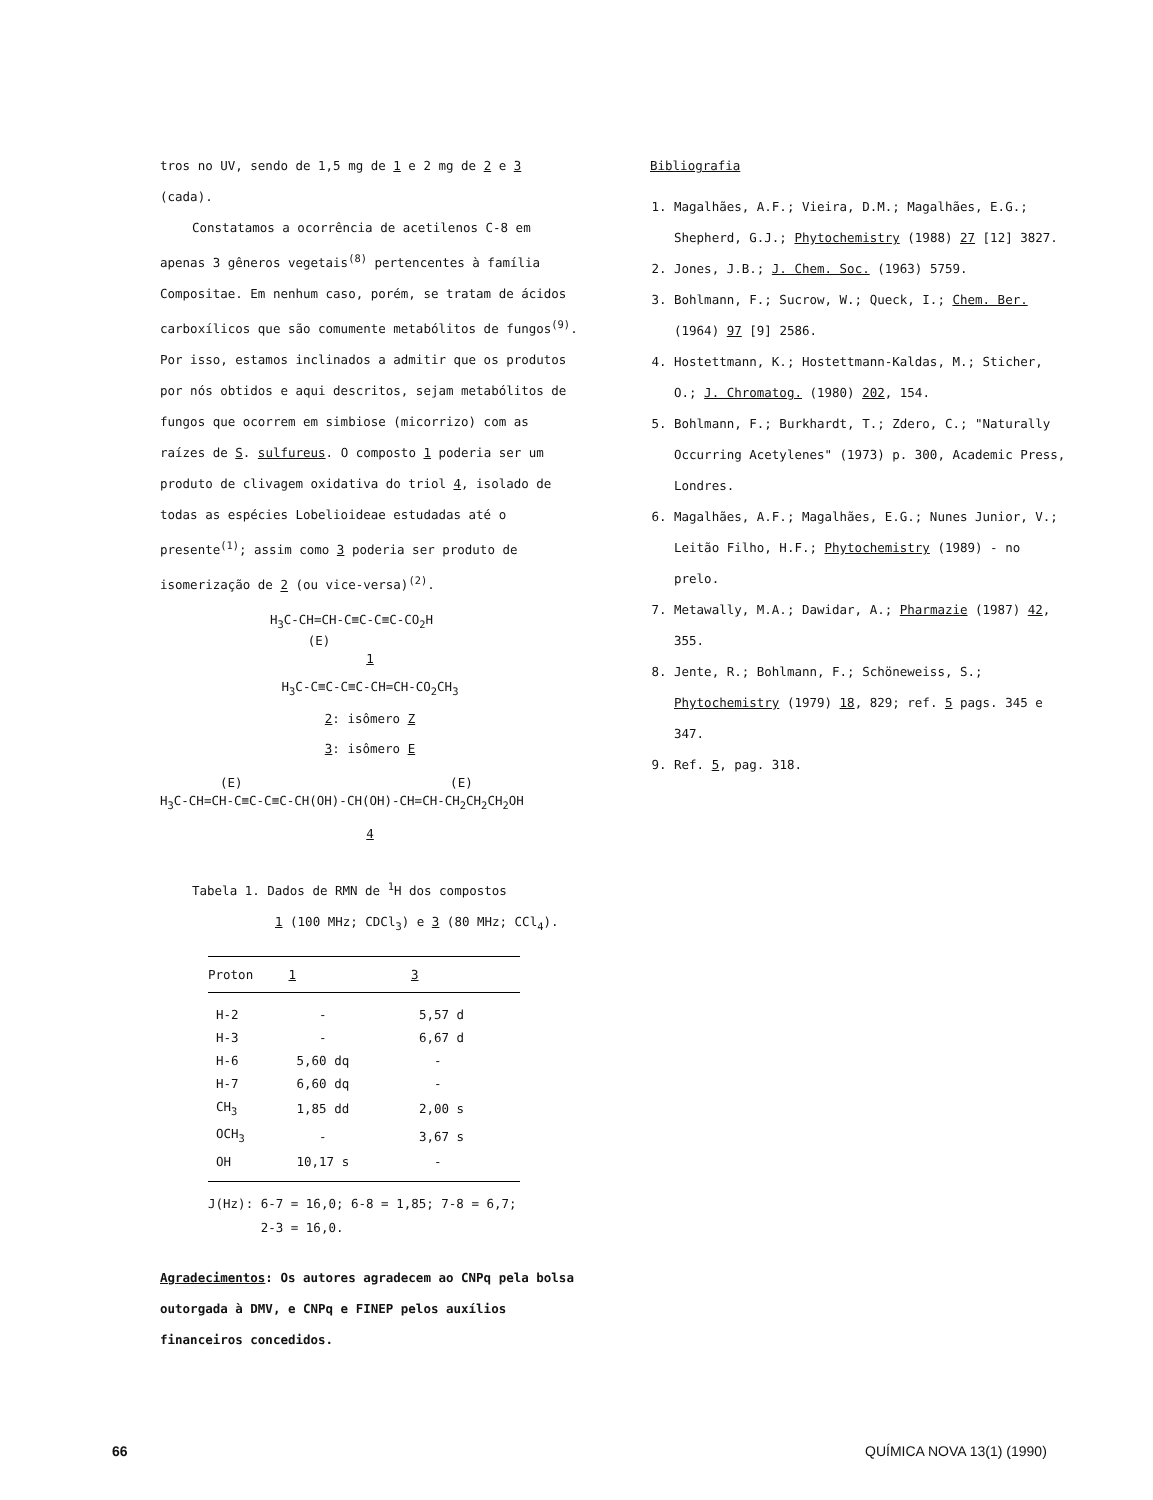tros no UV, sendo de 1,5 mg de 1 e 2 mg de 2 e 3 (cada).
Constatamos a ocorrência de acetilenos C-8 em apenas 3 gêneros vegetais<sup>(8)</sup> pertencentes à família Compositae. Em nenhum caso, porém, se tratam de ácidos carboxílicos que são comumente metabólitos de fungos<sup>(9)</sup>. Por isso, estamos inclinados a admitir que os produtos por nós obtidos e aqui descritos, sejam metabólitos de fungos que ocorrem em simbiose (micorrizo) com as raízes de S. sulfureus. O composto 1 poderia ser um produto de clivagem oxidativa do triol 4, isolado de todas as espécies Lobelioideae estudadas até o presente<sup>(1)</sup>; assim como 3 poderia ser produto de isomerização de 2 (ou vice-versa)<sup>(2)</sup>.
H<sub>3</sub>C-CH=CH-C≡C-C≡C-CO<sub>2</sub>H
(E)
1
H<sub>3</sub>C-C≡C-C≡C-CH=CH-CO<sub>2</sub>CH<sub>3</sub>
2: isômero Z
3: isômero E
(E) (E)
H<sub>3</sub>C-CH=CH-C≡C-C≡C-CH(OH)-CH(OH)-CH=CH-CH<sub>2</sub>CH<sub>2</sub>CH<sub>2</sub>OH
4
Tabela 1. Dados de RMN de <sup>1</sup>H dos compostos
1 (100 MHz; CDCl<sub>3</sub>) e 3 (80 MHz; CCl<sub>4</sub>).
| Proton | 1 | 3 |
| --- | --- | --- |
| H-2 | - | 5,57 d |
| H-3 | - | 6,67 d |
| H-6 | 5,60 dq | - |
| H-7 | 6,60 dq | - |
| CH<sub>3</sub> | 1,85 dd | 2,00 s |
| OCH<sub>3</sub> | - | 3,67 s |
| OH | 10,17 s | - |
J(Hz): 6-7 = 16,0; 6-8 = 1,85; 7-8 = 6,7;
2-3 = 16,0.
Agradecimentos: Os autores agradecem ao CNPq pela bolsa outorgada à DMV, e CNPq e FINEP pelos auxílios financeiros concedidos.
Bibliografia
1. Magalhães, A.F.; Vieira, D.M.; Magalhães, E.G.; Shepherd, G.J.; Phytochemistry (1988) 27 [12] 3827.
2. Jones, J.B.; J. Chem. Soc. (1963) 5759.
3. Bohlmann, F.; Sucrow, W.; Queck, I.; Chem. Ber. (1964) 97 [9] 2586.
4. Hostettmann, K.; Hostettmann-Kaldas, M.; Sticher, O.; J. Chromatog. (1980) 202, 154.
5. Bohlmann, F.; Burkhardt, T.; Zdero, C.; "Naturally Occurring Acetylenes" (1973) p. 300, Academic Press, Londres.
6. Magalhães, A.F.; Magalhães, E.G.; Nunes Junior, V.; Leitão Filho, H.F.; Phytochemistry (1989) - no prelo.
7. Metawally, M.A.; Dawidar, A.; Pharmazie (1987) 42, 355.
8. Jente, R.; Bohlmann, F.; Schöneweiss, S.; Phytochemistry (1979) 18, 829; ref. 5 pags. 345 e 347.
9. Ref. 5, pag. 318.
66 QUÍMICA NOVA 13(1) (1990)